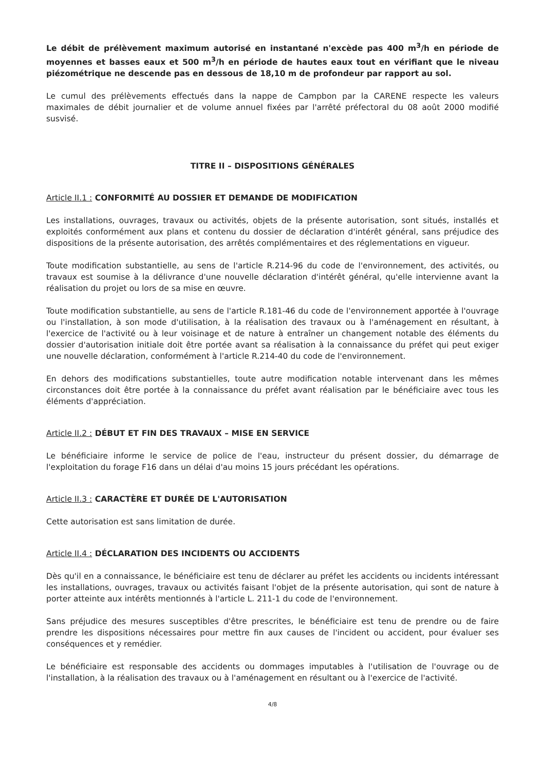Le débit de prélèvement maximum autorisé en instantané n'excède pas 400 m<sup>3</sup>/h en période de moyennes et basses eaux et 500 m<sup>3</sup>/h en période de hautes eaux tout en vérifiant que le niveau piézométrique ne descende pas en dessous de 18,10 m de profondeur par rapport au sol.
Le cumul des prélèvements effectués dans la nappe de Campbon par la CARENE respecte les valeurs maximales de débit journalier et de volume annuel fixées par l'arrêté préfectoral du 08 août 2000 modifié susvisé.
TITRE II – DISPOSITIONS GÉNÉRALES
Article II.1 : CONFORMITÉ AU DOSSIER ET DEMANDE DE MODIFICATION
Les installations, ouvrages, travaux ou activités, objets de la présente autorisation, sont situés, installés et exploités conformément aux plans et contenu du dossier de déclaration d'intérêt général, sans préjudice des dispositions de la présente autorisation, des arrêtés complémentaires et des réglementations en vigueur.
Toute modification substantielle, au sens de l'article R.214-96 du code de l'environnement, des activités, ou travaux est soumise à la délivrance d'une nouvelle déclaration d'intérêt général, qu'elle intervienne avant la réalisation du projet ou lors de sa mise en œuvre.
Toute modification substantielle, au sens de l'article R.181-46 du code de l'environnement apportée à l'ouvrage ou l'installation, à son mode d'utilisation, à la réalisation des travaux ou à l'aménagement en résultant, à l'exercice de l'activité ou à leur voisinage et de nature à entraîner un changement notable des éléments du dossier d'autorisation initiale doit être portée avant sa réalisation à la connaissance du préfet qui peut exiger une nouvelle déclaration, conformément à l'article R.214-40 du code de l'environnement.
En dehors des modifications substantielles, toute autre modification notable intervenant dans les mêmes circonstances doit être portée à la connaissance du préfet avant réalisation par le bénéficiaire avec tous les éléments d'appréciation.
Article II.2 : DÉBUT ET FIN DES TRAVAUX – MISE EN SERVICE
Le bénéficiaire informe le service de police de l'eau, instructeur du présent dossier, du démarrage de l'exploitation du forage F16 dans un délai d'au moins 15 jours précédant les opérations.
Article II.3 : CARACTÈRE ET DURÉE DE L'AUTORISATION
Cette autorisation est sans limitation de durée.
Article II.4 : DÉCLARATION DES INCIDENTS OU ACCIDENTS
Dès qu'il en a connaissance, le bénéficiaire est tenu de déclarer au préfet les accidents ou incidents intéressant les installations, ouvrages, travaux ou activités faisant l'objet de la présente autorisation, qui sont de nature à porter atteinte aux intérêts mentionnés à l'article L. 211-1 du code de l'environnement.
Sans préjudice des mesures susceptibles d'être prescrites, le bénéficiaire est tenu de prendre ou de faire prendre les dispositions nécessaires pour mettre fin aux causes de l'incident ou accident, pour évaluer ses conséquences et y remédier.
Le bénéficiaire est responsable des accidents ou dommages imputables à l'utilisation de l'ouvrage ou de l'installation, à la réalisation des travaux ou à l'aménagement en résultant ou à l'exercice de l'activité.
4/8